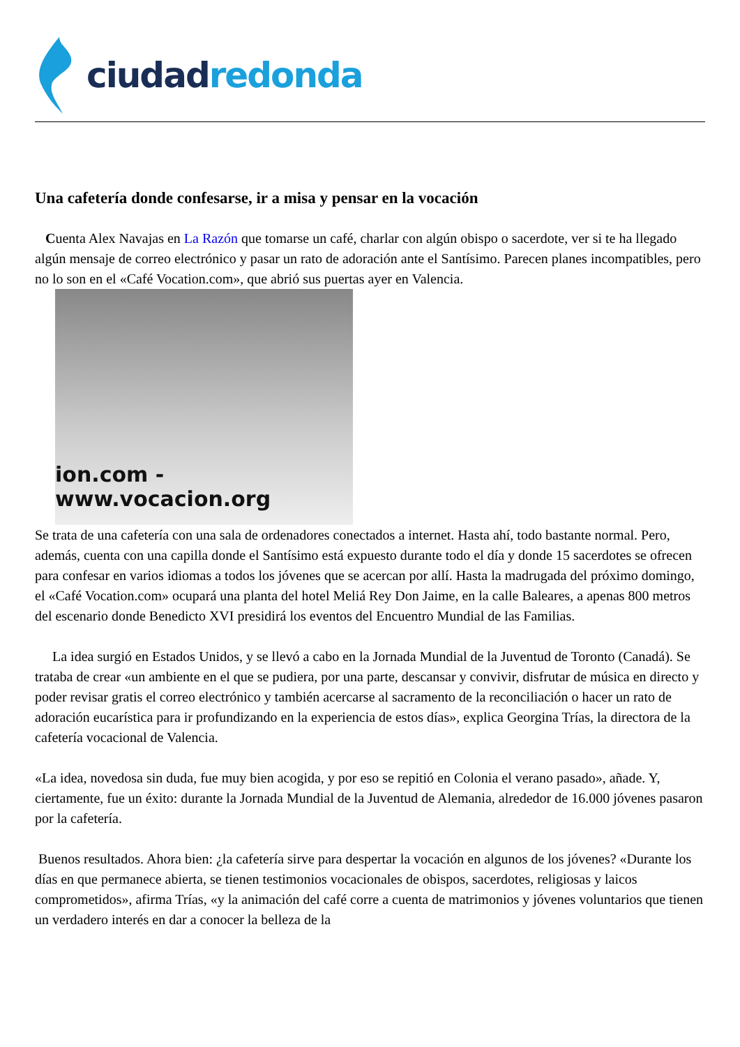ciudad redonda
Una cafetería donde confesarse, ir a misa y pensar en la vocación
Cuenta Alex Navajas en La Razón que tomarse un café, charlar con algún obispo o sacerdote, ver si te ha llegado algún mensaje de correo electrónico y pasar un rato de adoración ante el Santísimo. Parecen planes incompatibles, pero no lo son en el «Café Vocation.com», que abrió sus puertas ayer en Valencia.
ion.com - www.vocacion.org
Se trata de una cafetería con una sala de ordenadores conectados a internet. Hasta ahí, todo bastante normal. Pero, además, cuenta con una capilla donde el Santísimo está expuesto durante todo el día y donde 15 sacerdotes se ofrecen para confesar en varios idiomas a todos los jóvenes que se acercan por allí. Hasta la madrugada del próximo domingo, el «Café Vocation.com» ocupará una planta del hotel Meliá Rey Don Jaime, en la calle Baleares, a apenas 800 metros del escenario donde Benedicto XVI presidirá los eventos del Encuentro Mundial de las Familias.
La idea surgió en Estados Unidos, y se llevó a cabo en la Jornada Mundial de la Juventud de Toronto (Canadá). Se trataba de crear «un ambiente en el que se pudiera, por una parte, descansar y convivir, disfrutar de música en directo y poder revisar gratis el correo electrónico y también acercarse al sacramento de la reconciliación o hacer un rato de adoración eucarística para ir profundizando en la experiencia de estos días», explica Georgina Trías, la directora de la cafetería vocacional de Valencia.
«La idea, novedosa sin duda, fue muy bien acogida, y por eso se repitió en Colonia el verano pasado», añade. Y, ciertamente, fue un éxito: durante la Jornada Mundial de la Juventud de Alemania, alrededor de 16.000 jóvenes pasaron por la cafetería.
Buenos resultados. Ahora bien: ¿la cafetería sirve para despertar la vocación en algunos de los jóvenes? «Durante los días en que permanece abierta, se tienen testimonios vocacionales de obispos, sacerdotes, religiosas y laicos comprometidos», afirma Trías, «y la animación del café corre a cuenta de matrimonios y jóvenes voluntarios que tienen un verdadero interés en dar a conocer la belleza de la